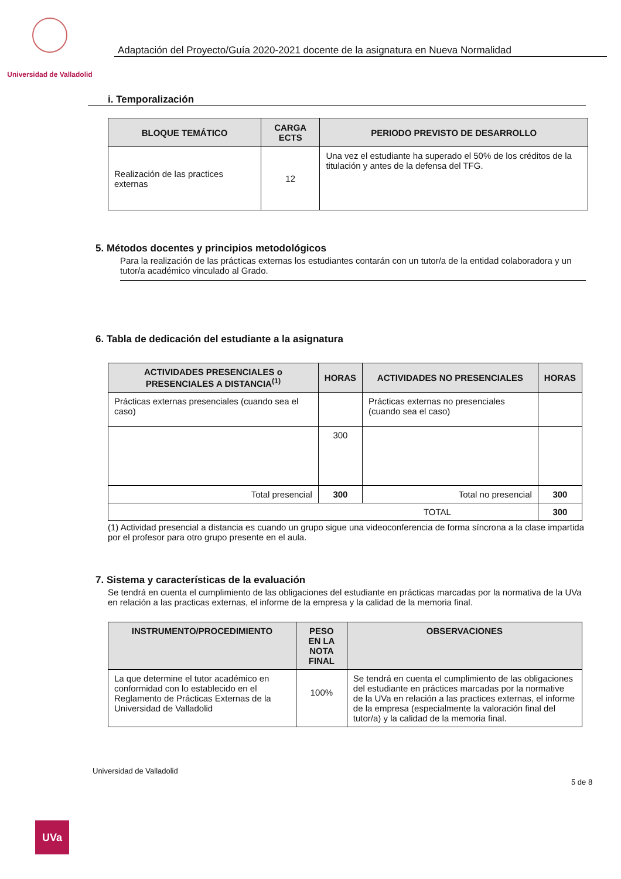Universidad de Valladolid
Adaptación del Proyecto/Guía 2020-2021 docente de la asignatura en Nueva Normalidad
i. Temporalización
| BLOQUE TEMÁTICO | CARGA ECTS | PERIODO PREVISTO DE DESARROLLO |
| --- | --- | --- |
| Realización de las practices externas | 12 | Una vez el estudiante ha superado el 50% de los créditos de la titulación y antes de la defensa del TFG. |
5. Métodos docentes y principios metodológicos
Para la realización de las prácticas externas los estudiantes contarán con un tutor/a de la entidad colaboradora y un tutor/a académico vinculado al Grado.
6. Tabla de dedicación del estudiante a la asignatura
| ACTIVIDADES PRESENCIALES o PRESENCIALES A DISTANCIA<sup>(1)</sup> | HORAS | ACTIVIDADES NO PRESENCIALES | HORAS |
| --- | --- | --- | --- |
| Prácticas externas presenciales (cuando sea el caso) | | Prácticas externas no presenciales (cuando sea el caso) | |
| | 300 | | |
| Total presencial | 300 | Total no presencial | 300 |
| TOTAL | | | 300 |
(1) Actividad presencial a distancia es cuando un grupo sigue una videoconferencia de forma síncrona a la clase impartida por el profesor para otro grupo presente en el aula.
7. Sistema y características de la evaluación
Se tendrá en cuenta el cumplimiento de las obligaciones del estudiante en prácticas marcadas por la normativa de la UVa en relación a las practicas externas, el informe de la empresa y la calidad de la memoria final.
| INSTRUMENTO/PROCEDIMIENTO | PESO EN LA NOTA FINAL | OBSERVACIONES |
| --- | --- | --- |
| La que determine el tutor académico en conformidad con lo establecido en el Reglamento de Prácticas Externas de la Universidad de Valladolid | 100% | Se tendrá en cuenta el cumplimiento de las obligaciones del estudiante en práctices marcadas por la normative de la UVa en relación a las practices externas, el informe de la empresa (especialmente la valoración final del tutor/a) y la calidad de la memoria final. |
Universidad de Valladolid
5 de 8
UVa